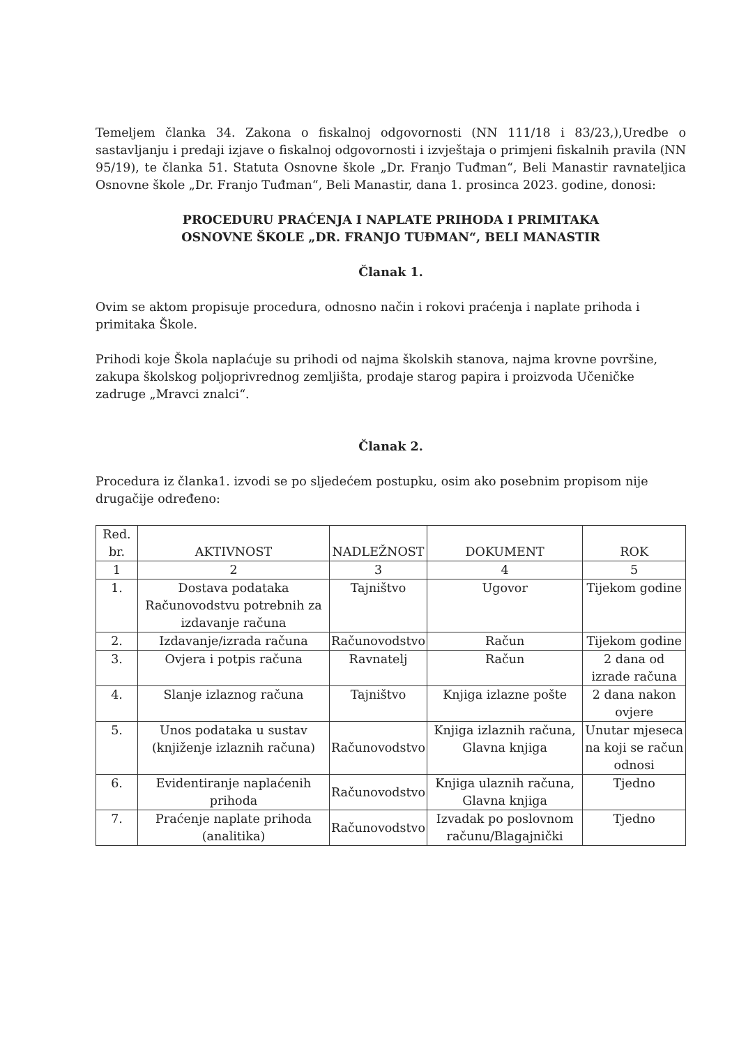Temeljem članka 34. Zakona o fiskalnoj odgovornosti (NN 111/18 i 83/23,),Uredbe o sastavljanju i predaji izjave o fiskalnoj odgovornosti i izvještaja o primjeni fiskalnih pravila (NN 95/19), te članka 51. Statuta Osnovne škole „Dr. Franjo Tuđman“, Beli Manastir ravnateljica Osnovne škole „Dr. Franjo Tuđman“, Beli Manastir, dana 1. prosinca 2023. godine, donosi:
PROCEDURU PRAĆENJA I NAPLATE PRIHODA I PRIMITAKA
OSNOVNE ŠKOLE „DR. FRANJO TUĐMAN“, BELI MANASTIR
Članak 1.
Ovim se aktom propisuje procedura, odnosno način i rokovi praćenja i naplate prihoda i primitaka Škole.
Prihodi koje Škola naplaćuje su prihodi od najma školskih stanova, najma krovne površine, zakupa školskog poljoprivrednog zemljišta, prodaje starog papira i proizvoda Učeničke zadruge „Mravci znalci“.
Članak 2.
Procedura iz članka1. izvodi se po sljedećem postupku, osim ako posebnim propisom nije drugačije određeno:
| Red. br. | AKTIVNOST | NADLEŽNOST | DOKUMENT | ROK |
| --- | --- | --- | --- | --- |
| 1 | 2 | 3 | 4 | 5 |
| 1. | Dostava podataka Računovodstvu potrebnih za izdavanje računa | Tajništvo | Ugovor | Tijekom godine |
| 2. | Izdavanje/izrada računa | Računovodstvo | Račun | Tijekom godine |
| 3. | Ovjera i potpis računa | Ravnatelj | Račun | 2 dana od izrade računa |
| 4. | Slanje izlaznog računa | Tajništvo | Knjiga izlazne pošte | 2 dana nakon ovjere |
| 5. | Unos podataka u sustav (knjiženje izlaznih računa) | Računovodstvo | Knjiga izlaznih računa, Glavna knjiga | Unutar mjeseca na koji se račun odnosi |
| 6. | Evidentiranje naplaćenih prihoda | Računovodstvo | Knjiga ulaznih računa, Glavna knjiga | Tjedno |
| 7. | Praćenje naplate prihoda (analitika) | Računovodstvo | Izvadak po poslovnom računu/Blagajnički | Tjedno |